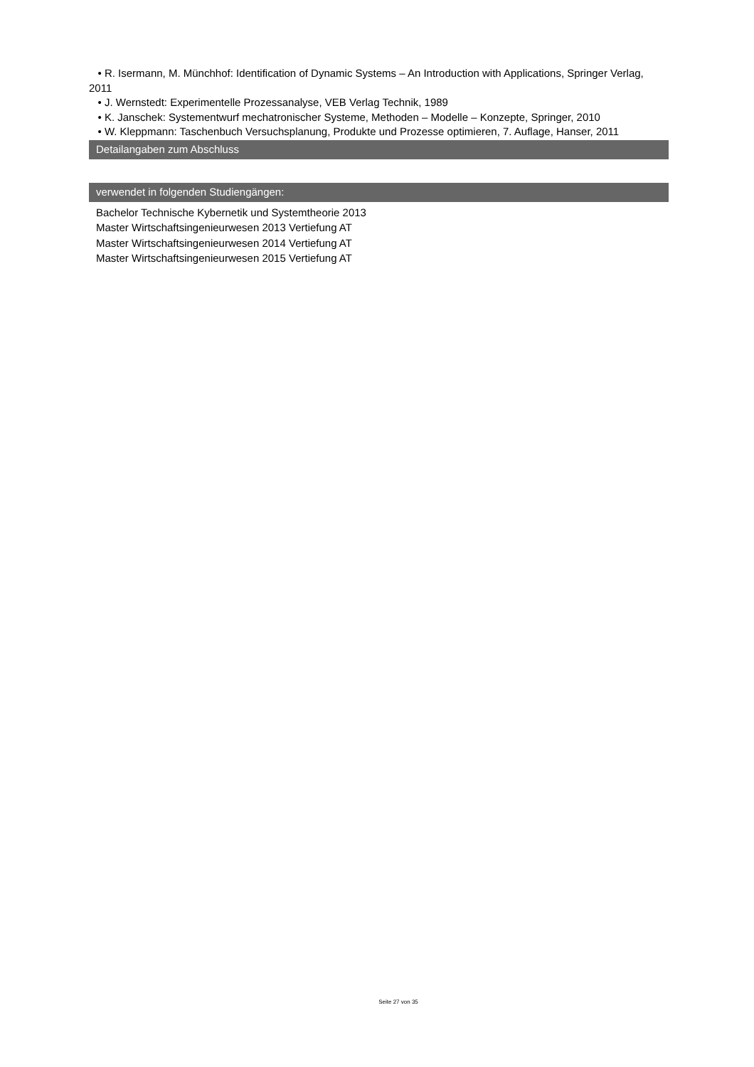• R. Isermann, M. Münchhof: Identification of Dynamic Systems – An Introduction with Applications, Springer Verlag, 2011
• J. Wernstedt: Experimentelle Prozessanalyse, VEB Verlag Technik, 1989
• K. Janschek: Systementwurf mechatronischer Systeme, Methoden – Modelle – Konzepte, Springer, 2010
• W. Kleppmann: Taschenbuch Versuchsplanung, Produkte und Prozesse optimieren, 7. Auflage, Hanser, 2011
Detailangaben zum Abschluss
verwendet in folgenden Studiengängen:
Bachelor Technische Kybernetik und Systemtheorie 2013
Master Wirtschaftsingenieurwesen 2013 Vertiefung AT
Master Wirtschaftsingenieurwesen 2014 Vertiefung AT
Master Wirtschaftsingenieurwesen 2015 Vertiefung AT
Seite 27 von 35